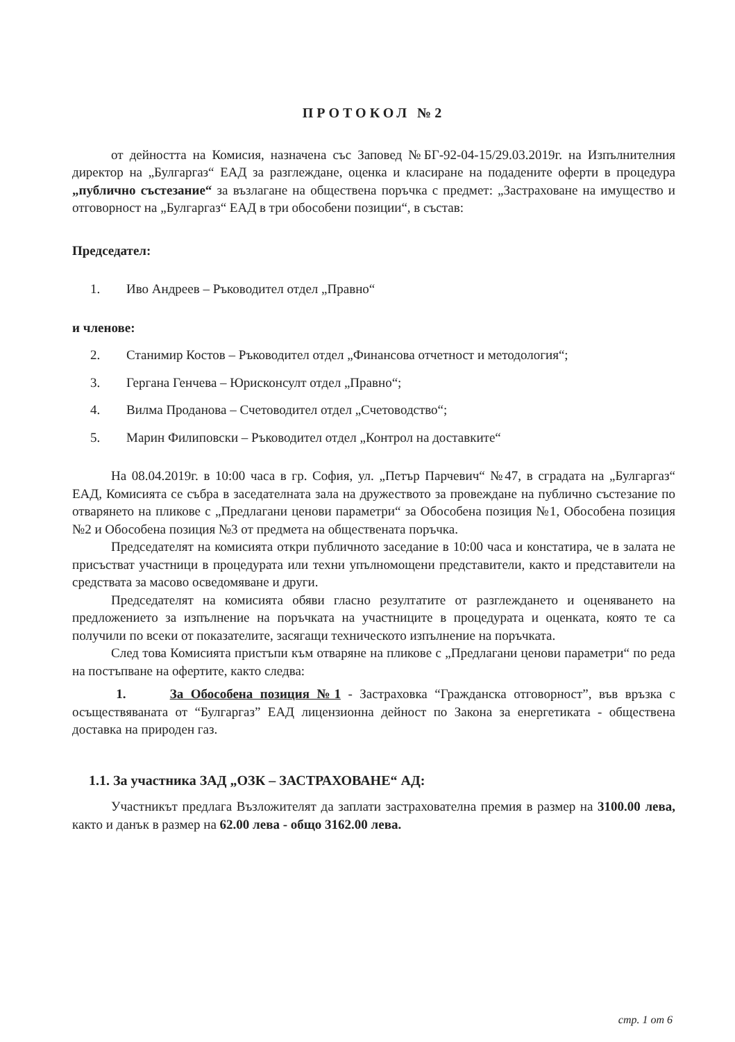ПРОТОКОЛ №2
от дейността на Комисия, назначена със Заповед №БГ-92-04-15/29.03.2019г. на Изпълнителния директор на „Булгаргаз“ ЕАД за разглеждане, оценка и класиране на подадените оферти в процедура „публично състезание“ за възлагане на обществена поръчка с предмет: „Застраховане на имущество и отговорност на „Булгаргаз“ ЕАД в три обособени позиции“, в състав:
Председател:
1. Иво Андреев – Ръководител отдел „Правно“
и членове:
2. Станимир Костов – Ръководител отдел „Финансова отчетност и методология“;
3. Гергана Генчева – Юрисконсулт отдел „Правно“;
4. Вилма Проданова – Счетоводител отдел „Счетоводство“;
5. Марин Филиповски – Ръководител отдел „Контрол на доставките“
На 08.04.2019г. в 10:00 часа в гр. София, ул. „Петър Парчевич“ №47, в сградата на „Булгаргаз“ ЕАД, Комисията се събра в заседателната зала на дружеството за провеждане на публично състезание по отварянето на пликове с „Предлагани ценови параметри“ за Обособена позиция №1, Обособена позиция №2 и Обособена позиция №3 от предмета на обществената поръчка.
Председателят на комисията откри публичното заседание в 10:00 часа и констатира, че в залата не присъстват участници в процедурата или техни упълномощени представители, както и представители на средствата за масово осведомяване и други.
Председателят на комисията обяви гласно резултатите от разглеждането и оценяването на предложението за изпълнение на поръчката на участниците в процедурата и оценката, която те са получили по всеки от показателите, засягащи техническото изпълнение на поръчката.
След това Комисията пристъпи към отваряне на пликове с „Предлагани ценови параметри“ по реда на постъпване на офертите, както следва:
1. За Обособена позиция №1 - Застраховка “Гражданска отговорност”, във връзка с осъществяваната от “Булгаргаз” ЕАД лицензионна дейност по Закона за енергетиката - обществена доставка на природен газ.
1.1. За участника ЗАД „ОЗК – ЗАСТРАХОВАНЕ“ АД:
Участникът предлага Възложителят да заплати застрахователна премия в размер на 3100.00 лева, както и данък в размер на 62.00 лева - общо 3162.00 лева.
стр. 1 от 6